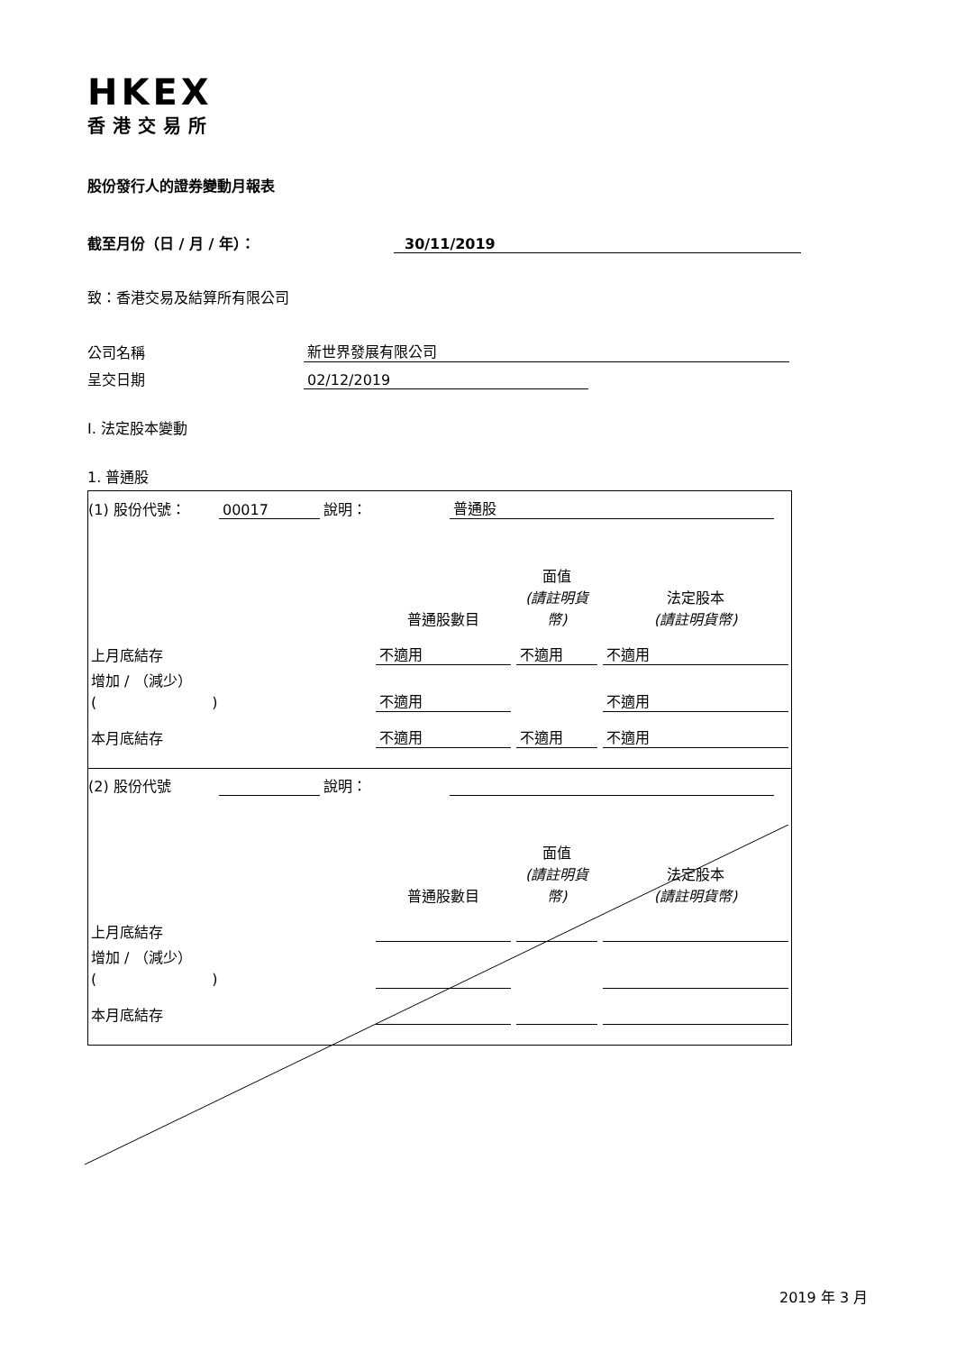HKEX
香港交易所
股份發行人的證券變動月報表
截至月份（日 / 月 / 年）： 30/11/2019
致：香港交易及結算所有限公司
公司名稱 新世界發展有限公司
呈交日期 02/12/2019
I. 法定股本變動
1. 普通股
(1) 股份代號： 00017 說明： 普通股
| | 普通股數目 | 面值 (請註明貨幣) | 法定股本 (請註明貨幣) |
| 上月底結存 | 不適用 | 不適用 | 不適用 |
| 增加 / （減少） ( ) | 不適用 | | 不適用 |
| 本月底結存 | 不適用 | 不適用 | 不適用 |
(2) 股份代號 說明：
| | 普通股數目 | 面值 (請註明貨幣) | 法定股本 (請註明貨幣) |
| 上月底結存 | | | |
| 增加 / （減少） ( ) | | | |
| 本月底結存 | | | |
2019 年 3 月